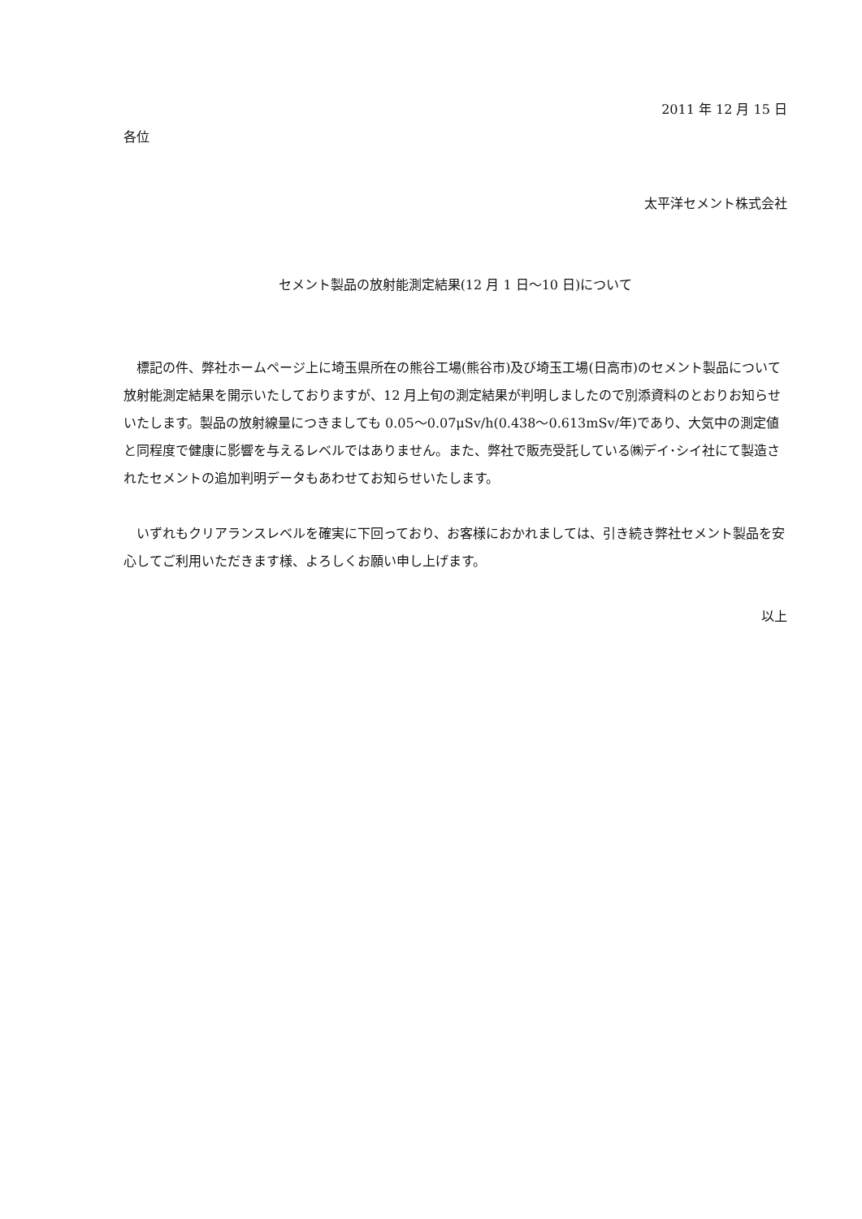2011 年 12 月 15 日
各位
太平洋セメント株式会社
セメント製品の放射能測定結果(12 月 1 日～10 日)について
標記の件、弊社ホームページ上に埼玉県所在の熊谷工場(熊谷市)及び埼玉工場(日高市)のセメント製品について放射能測定結果を開示いたしておりますが、12 月上旬の測定結果が判明しましたので別添資料のとおりお知らせいたします。製品の放射線量につきましても 0.05～0.07μSv/h(0.438～0.613mSv/年)であり、大気中の測定値と同程度で健康に影響を与えるレベルではありません。また、弊社で販売受託している㈱デイ･シイ社にて製造されたセメントの追加判明データもあわせてお知らせいたします。
いずれもクリアランスレベルを確実に下回っており、お客様におかれましては、引き続き弊社セメント製品を安心してご利用いただきます様、よろしくお願い申し上げます。
以上